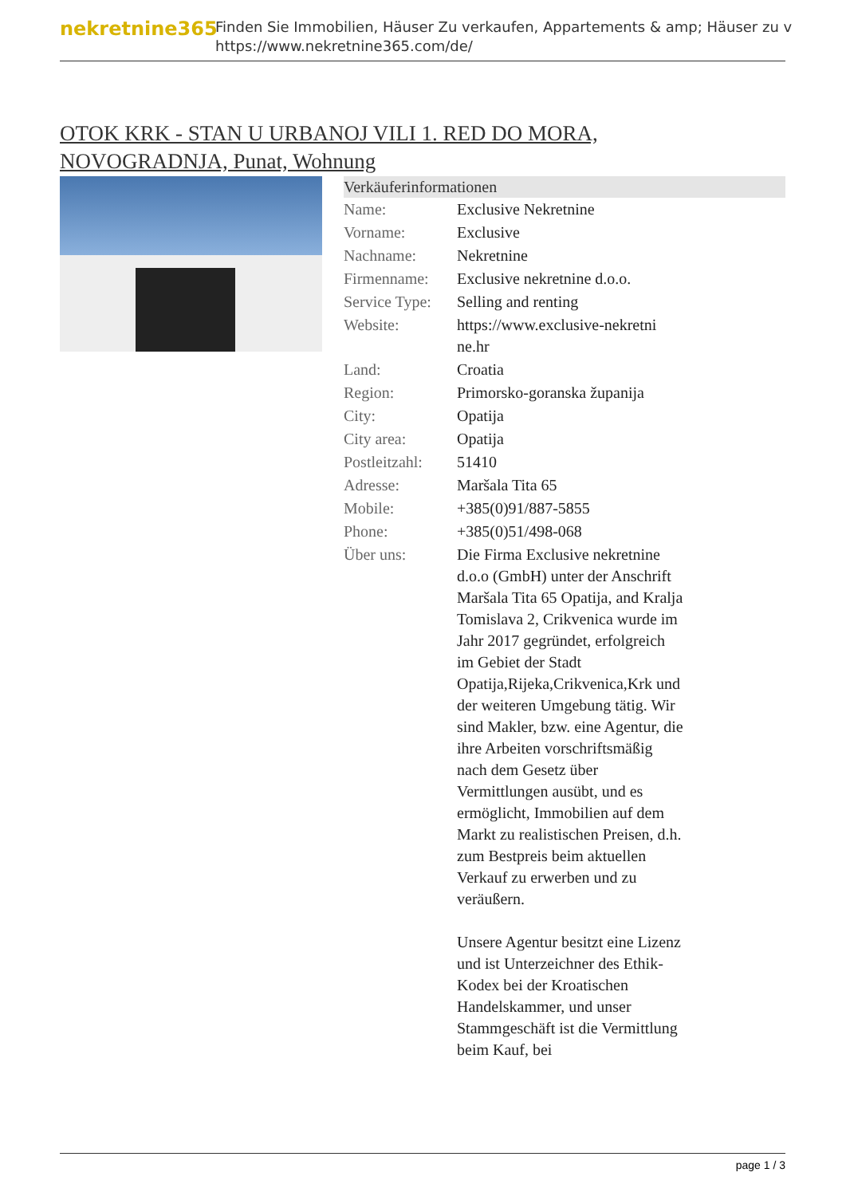nekretnine365
Finden Sie Immobilien, Häuser Zu verkaufen, Appartements & amp; Häuser zu v
https://www.nekretnine365.com/de/
OTOK KRK - STAN U URBANOJ VILI 1. RED DO MORA, NOVOGRADNJA, Punat, Wohnung
| Verkäuferinformationen | | |
| --- | --- | --- |
| Name: | Exclusive Nekretnine | |
| Vorname: | Exclusive | |
| Nachname: | Nekretnine | |
| Firmenname: | Exclusive nekretnine d.o.o. | |
| Service Type: | Selling and renting | |
| Website: | https://www.exclusive-nekretni ne.hr | |
| Land: | Croatia | |
| Region: | Primorsko-goranska županija | |
| City: | Opatija | |
| City area: | Opatija | |
| Postleitzahl: | 51410 | |
| Adresse: | Maršala Tita 65 | |
| Mobile: | +385(0)91/887-5855 | |
| Phone: | +385(0)51/498-068 | |
| Über uns: | Die Firma Exclusive nekretnine d.o.o (GmbH) unter der Anschrift Maršala Tita 65 Opatija, and Kralja Tomislava 2, Crikvenica wurde im Jahr 2017 gegründet, erfolgreich im Gebiet der Stadt Opatija,Rijeka,Crikvenica,Krk und der weiteren Umgebung tätig. Wir sind Makler, bzw. eine Agentur, die ihre Arbeiten vorschriftsmäßig nach dem Gesetz über Vermittlungen ausübt, und es ermöglicht, Immobilien auf dem Markt zu realistischen Preisen, d.h. zum Bestpreis beim aktuellen Verkauf zu erwerben und zu veräußern. Unsere Agentur besitzt eine Lizenz und ist Unterzeichner des Ethik-Kodex bei der Kroatischen Handelskammer, und unser Stammgeschäft ist die Vermittlung beim Kauf, bei | |
page 1 / 3